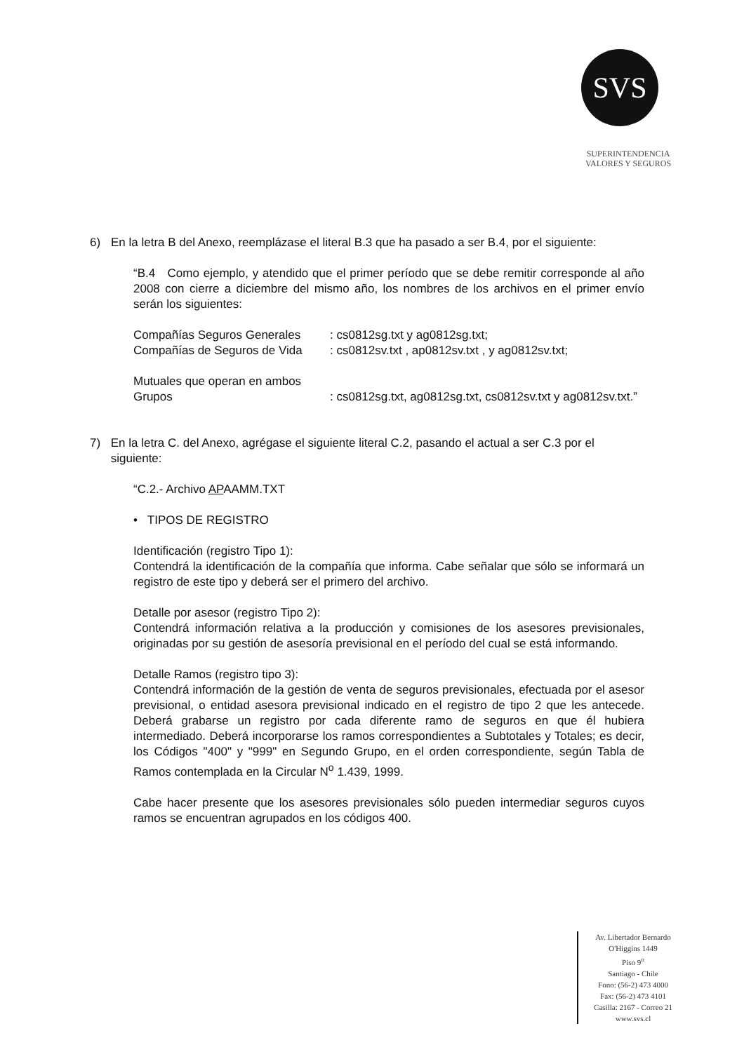SVS
SUPERINTENDENCIA
VALORES Y SEGUROS
6) En la letra B del Anexo, reemplázase el literal B.3 que ha pasado a ser B.4, por el siguiente:
“B.4 Como ejemplo, y atendido que el primer período que se debe remitir corresponde al año 2008 con cierre a diciembre del mismo año, los nombres de los archivos en el primer envío serán los siguientes:
Compañías Seguros Generales : cs0812sg.txt y ag0812sg.txt;
Compañías de Seguros de Vida
: cs0812sv.txt , ap0812sv.txt , y ag0812sv.txt;
Mutuales que operan en ambos
Grupos
: cs0812sg.txt, ag0812sg.txt, cs0812sv.txt y ag0812sv.txt.”
7) En la letra C. del Anexo, agrégase el siguiente literal C.2, pasando el actual a ser C.3 por el siguiente:
“C.2.- Archivo APAAMM.TXT
• TIPOS DE REGISTRO
Identificación (registro Tipo 1):
Contendrá la identificación de la compañía que informa. Cabe señalar que sólo se informará un registro de este tipo y deberá ser el primero del archivo.
Detalle por asesor (registro Tipo 2):
Contendrá información relativa a la producción y comisiones de los asesores previsionales, originadas por su gestión de asesoría previsional en el período del cual se está informando.
Detalle Ramos (registro tipo 3):
Contendrá información de la gestión de venta de seguros previsionales, efectuada por el asesor previsional, o entidad asesora previsional indicado en el registro de tipo 2 que les antecede. Deberá grabarse un registro por cada diferente ramo de seguros en que él hubiera intermediado. Deberá incorporarse los ramos correspondientes a Subtotales y Totales; es decir, los Códigos "400" y "999" en Segundo Grupo, en el orden correspondiente, según Tabla de Ramos contemplada en la Circular N<sup>o</sup> 1.439, 1999.
Cabe hacer presente que los asesores previsionales sólo pueden intermediar seguros cuyos ramos se encuentran agrupados en los códigos 400.
Av. Libertador Bernardo
O'Higgins 1449
Piso 9<sup>o</sup>
Santiago - Chile
Fono: (56-2) 473 4000
Fax: (56-2) 473 4101
Casilla: 2167 - Correo 21
www.svs.cl